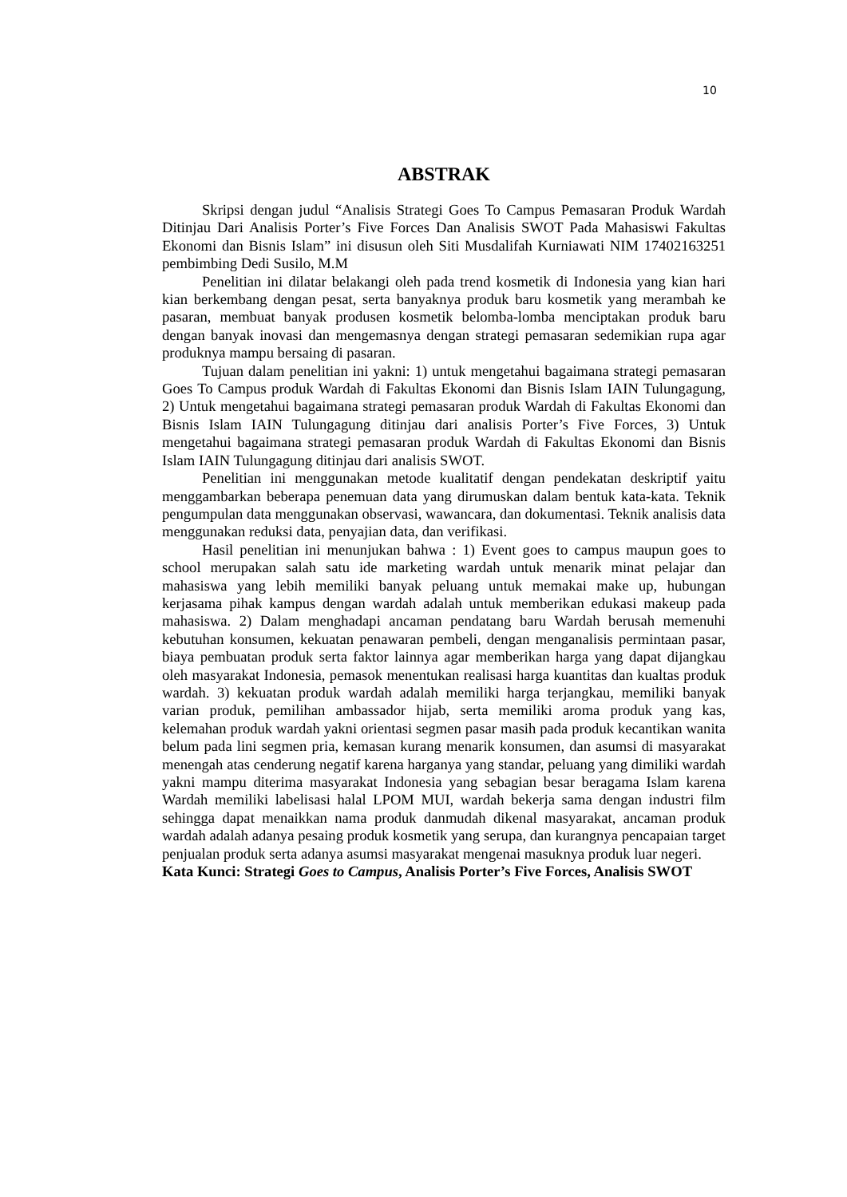10
ABSTRAK
Skripsi dengan judul “Analisis Strategi Goes To Campus Pemasaran Produk Wardah Ditinjau Dari Analisis Porter’s Five Forces Dan Analisis SWOT Pada Mahasiswi Fakultas Ekonomi dan Bisnis Islam” ini disusun oleh Siti Musdalifah Kurniawati NIM 17402163251 pembimbing Dedi Susilo, M.M
Penelitian ini dilatar belakangi oleh pada trend kosmetik di Indonesia yang kian hari kian berkembang dengan pesat, serta banyaknya produk baru kosmetik yang merambah ke pasaran, membuat banyak produsen kosmetik belomba-lomba menciptakan produk baru dengan banyak inovasi dan mengemasnya dengan strategi pemasaran sedemikian rupa agar produknya mampu bersaing di pasaran.
Tujuan dalam penelitian ini yakni: 1) untuk mengetahui bagaimana strategi pemasaran Goes To Campus produk Wardah di Fakultas Ekonomi dan Bisnis Islam IAIN Tulungagung, 2) Untuk mengetahui bagaimana strategi pemasaran produk Wardah di Fakultas Ekonomi dan Bisnis Islam IAIN Tulungagung ditinjau dari analisis Porter’s Five Forces, 3) Untuk mengetahui bagaimana strategi pemasaran produk Wardah di Fakultas Ekonomi dan Bisnis Islam IAIN Tulungagung ditinjau dari analisis SWOT.
Penelitian ini menggunakan metode kualitatif dengan pendekatan deskriptif yaitu menggambarkan beberapa penemuan data yang dirumuskan dalam bentuk kata-kata. Teknik pengumpulan data menggunakan observasi, wawancara, dan dokumentasi. Teknik analisis data menggunakan reduksi data, penyajian data, dan verifikasi.
Hasil penelitian ini menunjukan bahwa : 1) Event goes to campus maupun goes to school merupakan salah satu ide marketing wardah untuk menarik minat pelajar dan mahasiswa yang lebih memiliki banyak peluang untuk memakai make up, hubungan kerjasama pihak kampus dengan wardah adalah untuk memberikan edukasi makeup pada mahasiswa. 2) Dalam menghadapi ancaman pendatang baru Wardah berusah memenuhi kebutuhan konsumen, kekuatan penawaran pembeli, dengan menganalisis permintaan pasar, biaya pembuatan produk serta faktor lainnya agar memberikan harga yang dapat dijangkau oleh masyarakat Indonesia, pemasok menentukan realisasi harga kuantitas dan kualtas produk wardah. 3) kekuatan produk wardah adalah memiliki harga terjangkau, memiliki banyak varian produk, pemilihan ambassador hijab, serta memiliki aroma produk yang kas, kelemahan produk wardah yakni orientasi segmen pasar masih pada produk kecantikan wanita belum pada lini segmen pria, kemasan kurang menarik konsumen, dan asumsi di masyarakat menengah atas cenderung negatif karena harganya yang standar, peluang yang dimiliki wardah yakni mampu diterima masyarakat Indonesia yang sebagian besar beragama Islam karena Wardah memiliki labelisasi halal LPOM MUI, wardah bekerja sama dengan industri film sehingga dapat menaikkan nama produk danmudah dikenal masyarakat, ancaman produk wardah adalah adanya pesaing produk kosmetik yang serupa, dan kurangnya pencapaian target penjualan produk serta adanya asumsi masyarakat mengenai masuknya produk luar negeri.
Kata Kunci: Strategi Goes to Campus, Analisis Porter’s Five Forces, Analisis SWOT